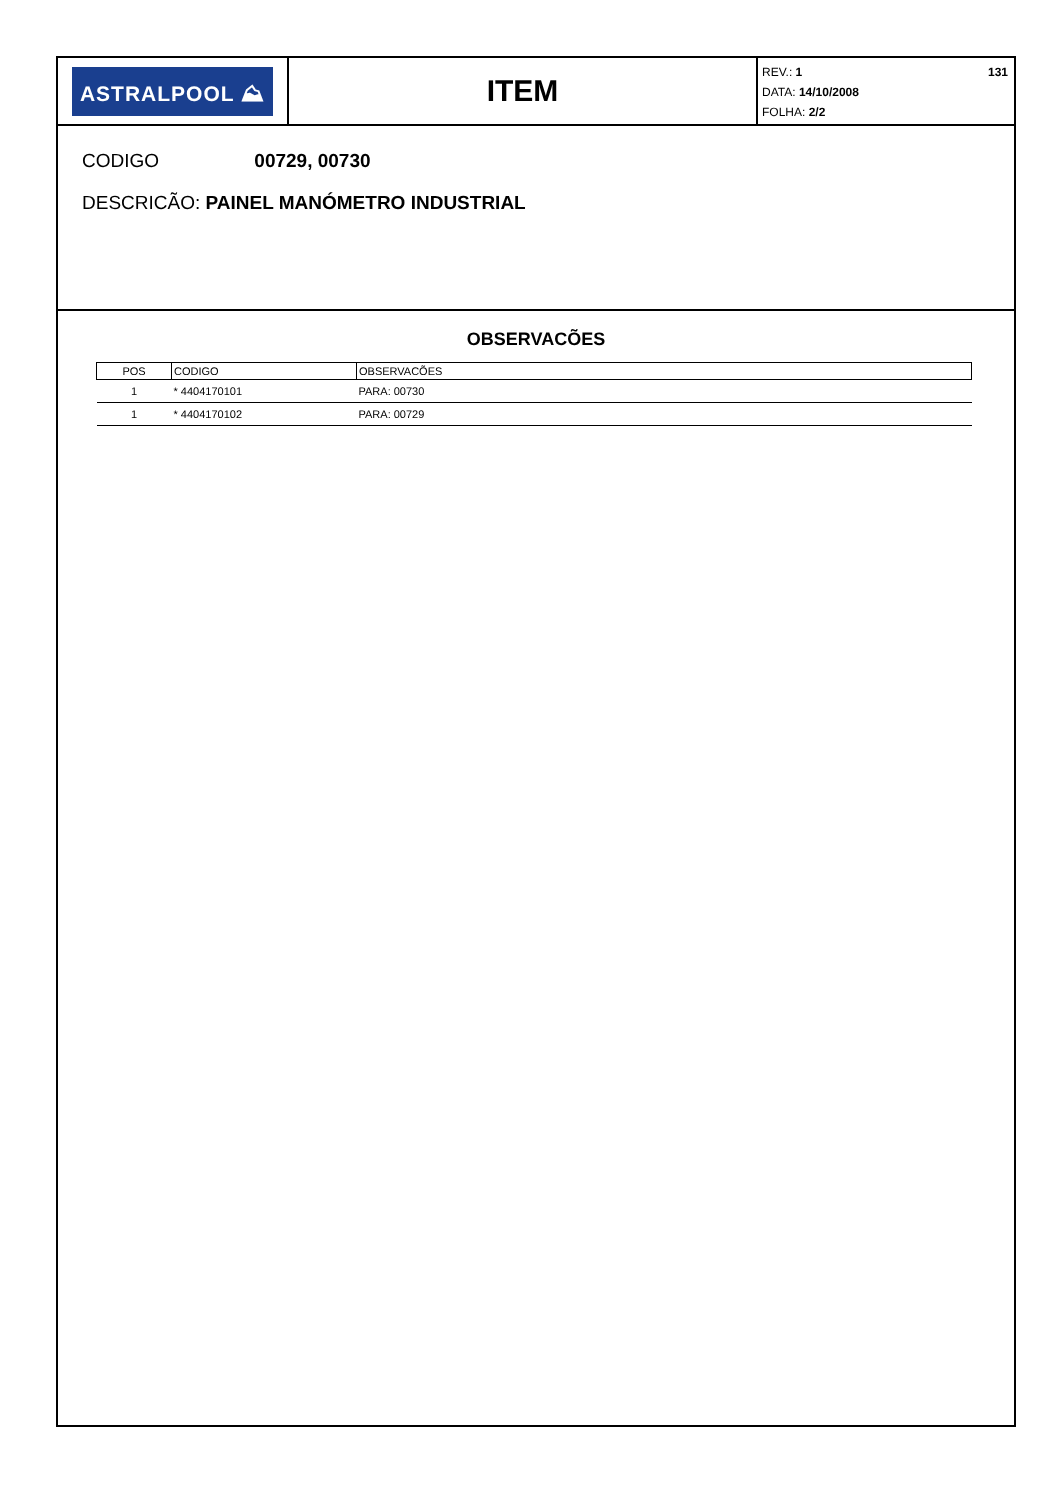ASTRALPOOL ⛰
ITEM
REV.: 1 131
DATA: 14/10/2008
FOLHA: 2/2
CODIGO 00729, 00730
DESCRICÃO: PAINEL MANÓMETRO INDUSTRIAL
OBSERVACÕES
| POS | CODIGO | OBSERVACÕES |
| --- | --- | --- |
| 1 | * 4404170101 | PARA: 00730 |
| 1 | * 4404170102 | PARA: 00729 |